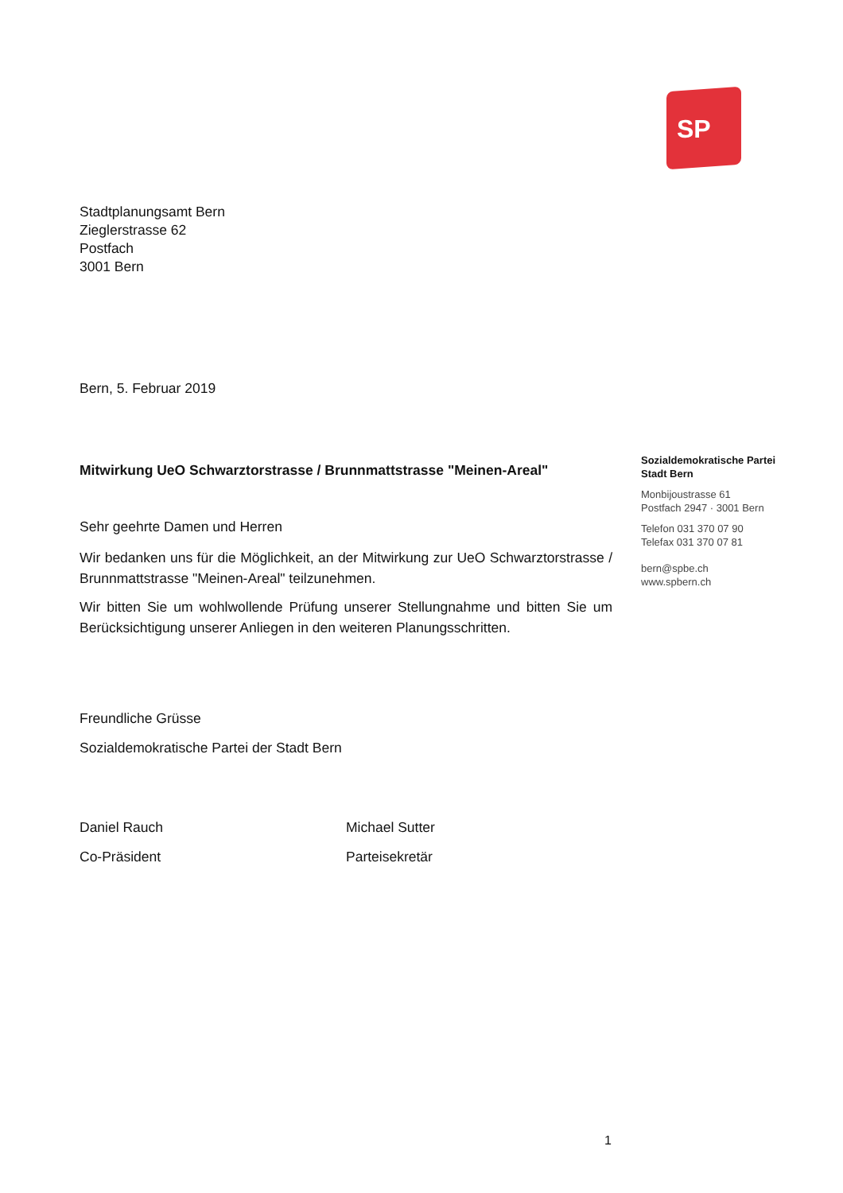SP
Stadtplanungsamt Bern
Zieglerstrasse 62
Postfach
3001 Bern
Bern, 5. Februar 2019
Mitwirkung UeO Schwarztorstrasse / Brunnmattstrasse "Meinen-Areal"
Sehr geehrte Damen und Herren
Wir bedanken uns für die Möglichkeit, an der Mitwirkung zur UeO Schwarztorstrasse / Brunnmattstrasse "Meinen-Areal" teilzunehmen.
Wir bitten Sie um wohlwollende Prüfung unserer Stellungnahme und bitten Sie um Berücksichtigung unserer Anliegen in den weiteren Planungsschritten.
Freundliche Grüsse
Sozialdemokratische Partei der Stadt Bern
Daniel Rauch
Co-Präsident
Michael Sutter
Parteisekretär
Sozialdemokratische Partei
Stadt Bern
Monbijoustrasse 61
Postfach 2947 · 3001 Bern
Telefon 031 370 07 90
Telefax 031 370 07 81
bern@spbe.ch
www.spbern.ch
1